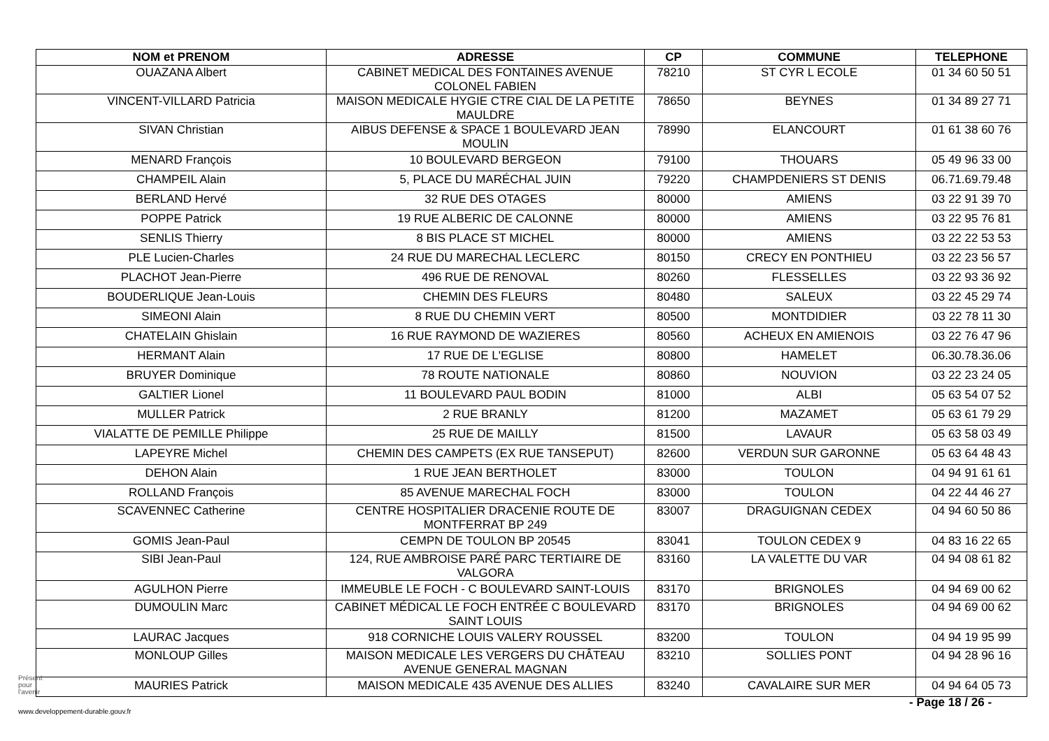| NOM et PRENOM | ADRESSE | CP | COMMUNE | TELEPHONE |
| --- | --- | --- | --- | --- |
| OUAZANA Albert | CABINET MEDICAL DES FONTAINES AVENUE COLONEL FABIEN | 78210 | ST CYR L ECOLE | 01 34 60 50 51 |
| VINCENT-VILLARD Patricia | MAISON MEDICALE HYGIE CTRE CIAL DE LA PETITE MAULDRE | 78650 | BEYNES | 01 34 89 27 71 |
| SIVAN Christian | AIBUS DEFENSE & SPACE 1 BOULEVARD JEAN MOULIN | 78990 | ELANCOURT | 01 61 38 60 76 |
| MENARD François | 10 BOULEVARD BERGEON | 79100 | THOUARS | 05 49 96 33 00 |
| CHAMPEIL Alain | 5, PLACE DU MARÉCHAL JUIN | 79220 | CHAMPDENIERS ST DENIS | 06.71.69.79.48 |
| BERLAND Hervé | 32 RUE DES OTAGES | 80000 | AMIENS | 03 22 91 39 70 |
| POPPE Patrick | 19 RUE ALBERIC DE CALONNE | 80000 | AMIENS | 03 22 95 76 81 |
| SENLIS Thierry | 8 BIS PLACE ST MICHEL | 80000 | AMIENS | 03 22 22 53 53 |
| PLE Lucien-Charles | 24 RUE DU MARECHAL LECLERC | 80150 | CRECY EN PONTHIEU | 03 22 23 56 57 |
| PLACHOT Jean-Pierre | 496 RUE DE RENOVAL | 80260 | FLESSELLES | 03 22 93 36 92 |
| BOUDERLIQUE Jean-Louis | CHEMIN DES FLEURS | 80480 | SALEUX | 03 22 45 29 74 |
| SIMEONI Alain | 8 RUE DU CHEMIN VERT | 80500 | MONTDIDIER | 03 22 78 11 30 |
| CHATELAIN Ghislain | 16 RUE RAYMOND DE WAZIERES | 80560 | ACHEUX EN AMIENOIS | 03 22 76 47 96 |
| HERMANT Alain | 17 RUE DE L'EGLISE | 80800 | HAMELET | 06.30.78.36.06 |
| BRUYER Dominique | 78 ROUTE NATIONALE | 80860 | NOUVION | 03 22 23 24 05 |
| GALTIER Lionel | 11 BOULEVARD PAUL BODIN | 81000 | ALBI | 05 63 54 07 52 |
| MULLER Patrick | 2 RUE BRANLY | 81200 | MAZAMET | 05 63 61 79 29 |
| VIALATTE DE PEMILLE Philippe | 25 RUE DE MAILLY | 81500 | LAVAUR | 05 63 58 03 49 |
| LAPEYRE Michel | CHEMIN DES CAMPETS (EX RUE TANSEPUT) | 82600 | VERDUN SUR GARONNE | 05 63 64 48 43 |
| DEHON Alain | 1 RUE JEAN BERTHOLET | 83000 | TOULON | 04 94 91 61 61 |
| ROLLAND François | 85 AVENUE MARECHAL FOCH | 83000 | TOULON | 04 22 44 46 27 |
| SCAVENNEC Catherine | CENTRE HOSPITALIER DRACENIE ROUTE DE MONTFERRAT BP 249 | 83007 | DRAGUIGNAN CEDEX | 04 94 60 50 86 |
| GOMIS Jean-Paul | CEMPN DE TOULON BP 20545 | 83041 | TOULON CEDEX 9 | 04 83 16 22 65 |
| SIBI Jean-Paul | 124, RUE AMBROISE PARÉ PARC TERTIAIRE DE VALGORA | 83160 | LA VALETTE DU VAR | 04 94 08 61 82 |
| AGULHON Pierre | IMMEUBLE LE FOCH - C BOULEVARD SAINT-LOUIS | 83170 | BRIGNOLES | 04 94 69 00 62 |
| DUMOULIN Marc | CABINET MÉDICAL LE FOCH ENTRÉE C BOULEVARD SAINT LOUIS | 83170 | BRIGNOLES | 04 94 69 00 62 |
| LAURAC Jacques | 918 CORNICHE LOUIS VALERY ROUSSEL | 83200 | TOULON | 04 94 19 95 99 |
| MONLOUP Gilles | MAISON MEDICALE LES VERGERS DU CHÂTEAU AVENUE GENERAL MAGNAN | 83210 | SOLLIES PONT | 04 94 28 96 16 |
| MAURIES Patrick | MAISON MEDICALE 435 AVENUE DES ALLIES | 83240 | CAVALAIRE SUR MER | 04 94 64 05 73 |
Présent
pour
l'avenir
www.developpement-durable.gouv.fr
- Page 18 / 26 -